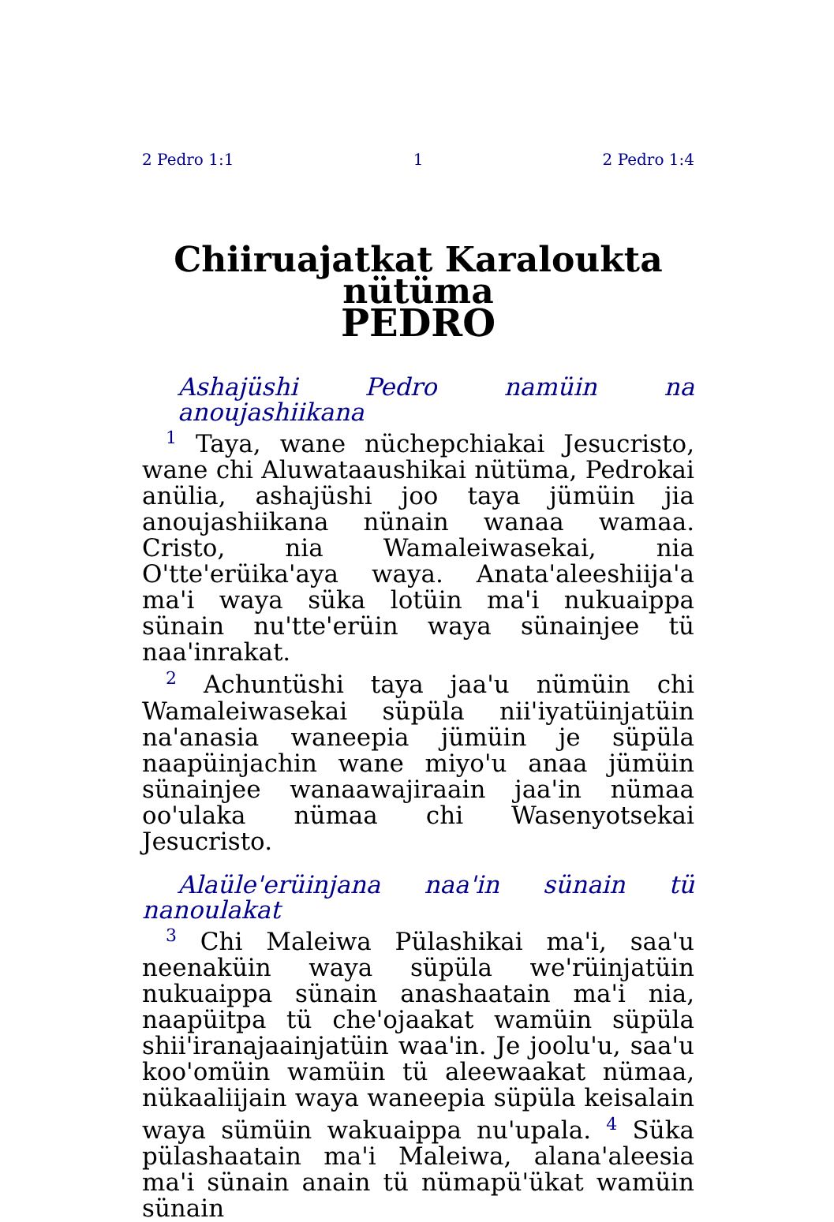2 Pedro 1:1 1 2 Pedro 1:4
Chiiruajatkat Karaloukta nütüma
PEDRO
Ashajüshi Pedro namüin na anoujashiikana
<sup>1</sup> Taya, wane nüchepchiakai Jesucristo, wane chi Aluwataaushikai nütüma, Pedrokai anülia, ashajüshi joo taya jümüin jia anoujashiikana nünain wanaa wamaa. Cristo, nia Wamaleiwasekai, nia O'tte'erüika'aya waya. Anata'aleeshiija'a ma'i waya süka lotüin ma'i nukuaippa sünain nu'tte'erüin waya sünainjee tü naa'inrakat.
<sup>2</sup> Achuntüshi taya jaa'u nümüin chi Wamaleiwasekai süpüla nii'iyatüinjatüin na'anasia waneepia jümüin je süpüla naapüinjachin wane miyo'u anaa jümüin sünainjee wanaawajiraain jaa'in nümaa oo'ulaka nümaa chi Wasenyotsekai Jesucristo.
Alaüle'erüinjana naa'in sünain tü
nanoulakat
<sup>3</sup> Chi Maleiwa Pülashikai ma'i, saa'u neenaküin waya süpüla we'rüinjatüin nukuaippa sünain anashaatain ma'i nia, naapüitpa tü che'ojaakat wamüin süpüla shii'iranajaainjatüin waa'in. Je joolu'u, saa'u koo'omüin wamüin tü aleewaakat nümaa, nükaaliijain waya waneepia süpüla keisalain waya sümüin wakuaippa nu'upala. <sup>4</sup> Süka pülashaatain ma'i Maleiwa, alana'aleesia ma'i sünain anain tü nümapü'ükat wamüin sünain